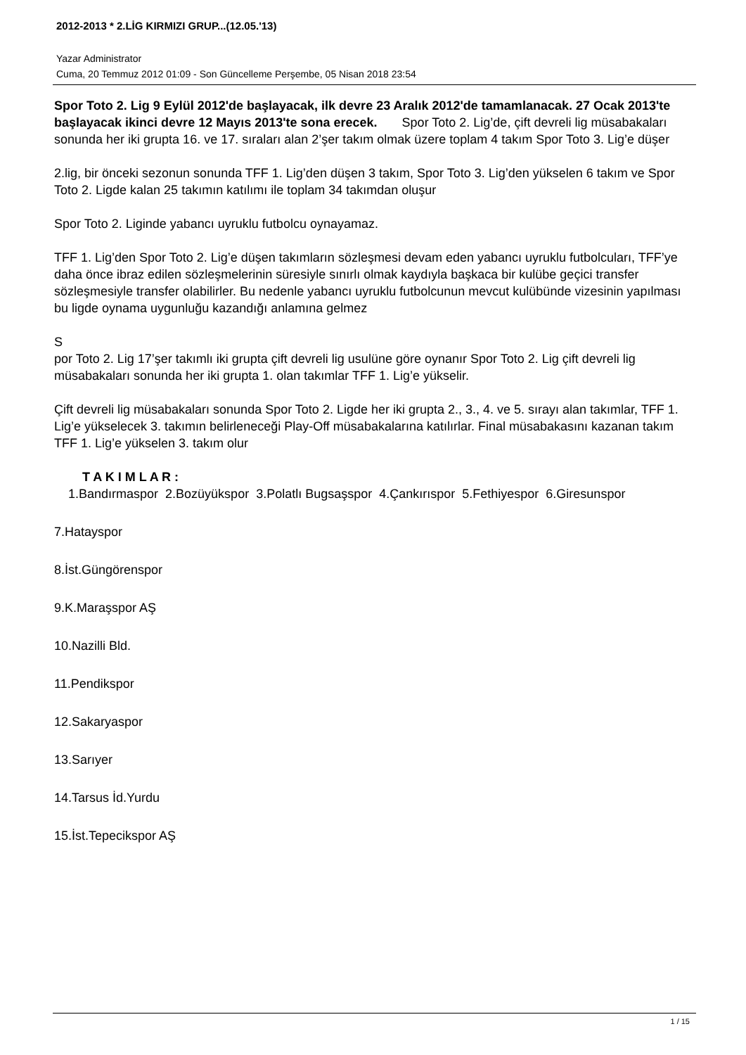2012-2013 * 2.LİG KIRMIZI GRUP...(12.05.'13)
Yazar Administrator
Cuma, 20 Temmuz 2012 01:09 - Son Güncelleme Perşembe, 05 Nisan 2018 23:54
Spor Toto 2. Lig 9 Eylül 2012'de başlayacak, ilk devre 23 Aralık 2012'de tamamlanacak. 27 Ocak 2013'te başlayacak ikinci devre 12 Mayıs 2013'te sona erecek. Spor Toto 2. Lig’de, çift devreli lig müsabakaları sonunda her iki grupta 16. ve 17. sıraları alan 2’şer takım olmak üzere toplam 4 takım Spor Toto 3. Lig’e düşer
2.lig, bir önceki sezonun sonunda TFF 1. Lig’den düşen 3 takım, Spor Toto 3. Lig’den yükselen 6 takım ve Spor Toto 2. Ligde kalan 25 takımın katılımı ile toplam 34 takımdan oluşur
Spor Toto 2. Liginde yabancı uyruklu futbolcu oynayamaz.
TFF 1. Lig’den Spor Toto 2. Lig’e düşen takımların sözleşmesi devam eden yabancı uyruklu futbolcuları, TFF’ye daha önce ibraz edilen sözleşmelerinin süresiyle sınırlı olmak kaydıyla başkaca bir kulübe geçici transfer sözleşmesiyle transfer olabilirler. Bu nedenle yabancı uyruklu futbolcunun mevcut kulübünde vizesinin yapılması bu ligde oynama uygunluğu kazandığı anlamına gelmez
S
por Toto 2. Lig 17’şer takımlı iki grupta çift devreli lig usulüne göre oynanır Spor Toto 2. Lig çift devreli lig müsabakaları sonunda her iki grupta 1. olan takımlar TFF 1. Lig’e yükselir.
Çift devreli lig müsabakaları sonunda Spor Toto 2. Ligde her iki grupta 2., 3., 4. ve 5. sırayı alan takımlar, TFF 1. Lig’e yükselecek 3. takımın belirleneceği Play-Off müsabakalarına katılırlar. Final müsabakasını kazanan takım TFF 1. Lig’e yükselen 3. takım olur
T A K I M L A R :
1.Bandırmaspor 2.Bozüyükspor 3.Polatlı Bugsaşspor 4.Çankırıspor 5.Fethiyespor 6.Giresunspor
7.Hatayspor
8.İst.Güngörenspor
9.K.Maraşspor AŞ
10.Nazilli Bld.
11.Pendikspor
12.Sakaryaspor
13.Sarıyer
14.Tarsus İd.Yurdu
15.İst.Tepecikspor AŞ
1 / 15